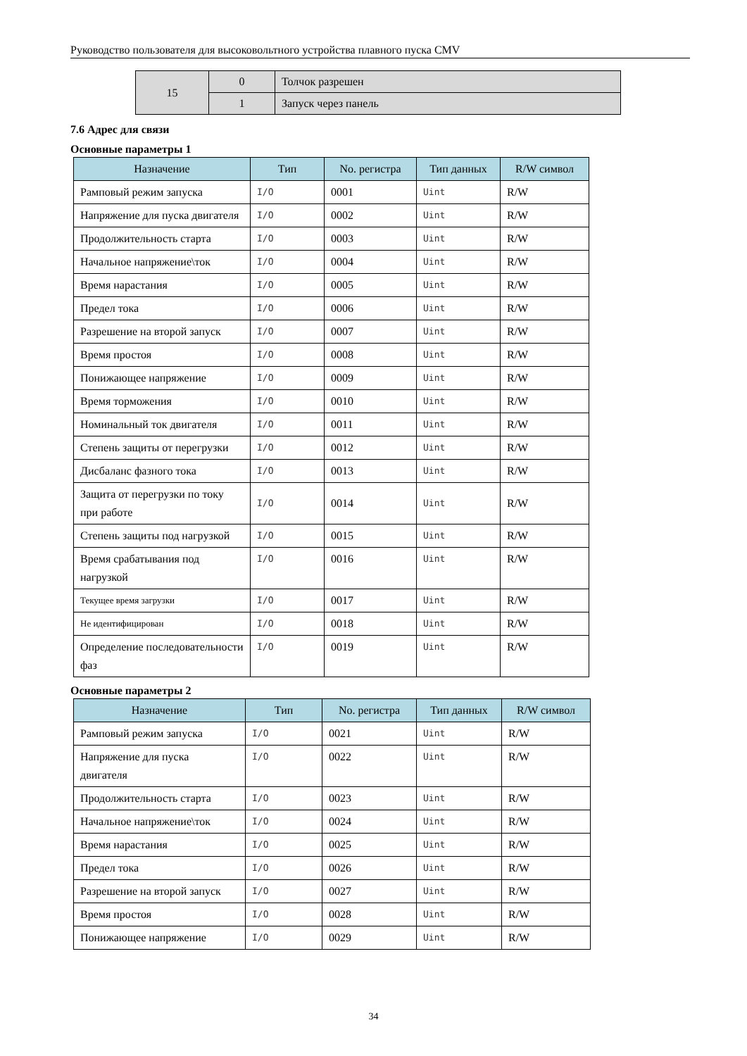Руководство пользователя для высоковольтного устройства плавного пуска CMV
| 15 | 0 | Толчок разрешен |
| | 1 | Запуск через панель |
7.6 Адрес для связи
Основные параметры 1
| Назначение | Тип | No. регистра | Тип данных | R/W символ |
| --- | --- | --- | --- | --- |
| Рамповый режим запуска | I/O | 0001 | Uint | R/W |
| Напряжение для пуска двигателя | I/O | 0002 | Uint | R/W |
| Продолжительность старта | I/O | 0003 | Uint | R/W |
| Начальное напряжение\ток | I/O | 0004 | Uint | R/W |
| Время нарастания | I/O | 0005 | Uint | R/W |
| Предел тока | I/O | 0006 | Uint | R/W |
| Разрешение на второй запуск | I/O | 0007 | Uint | R/W |
| Время простоя | I/O | 0008 | Uint | R/W |
| Понижающее напряжение | I/O | 0009 | Uint | R/W |
| Время торможения | I/O | 0010 | Uint | R/W |
| Номинальный ток двигателя | I/O | 0011 | Uint | R/W |
| Степень защиты от перегрузки | I/O | 0012 | Uint | R/W |
| Дисбаланс фазного тока | I/O | 0013 | Uint | R/W |
| Защита от перегрузки по току при работе | I/O | 0014 | Uint | R/W |
| Степень защиты под нагрузкой | I/O | 0015 | Uint | R/W |
| Время срабатывания под нагрузкой | I/O | 0016 | Uint | R/W |
| Текущее время загрузки | I/O | 0017 | Uint | R/W |
| Не идентифицирован | I/O | 0018 | Uint | R/W |
| Определение последовательности фаз | I/O | 0019 | Uint | R/W |
Основные параметры 2
| Назначение | Тип | No. регистра | Тип данных | R/W символ |
| --- | --- | --- | --- | --- |
| Рамповый режим запуска | I/O | 0021 | Uint | R/W |
| Напряжение для пуска двигателя | I/O | 0022 | Uint | R/W |
| Продолжительность старта | I/O | 0023 | Uint | R/W |
| Начальное напряжение\ток | I/O | 0024 | Uint | R/W |
| Время нарастания | I/O | 0025 | Uint | R/W |
| Предел тока | I/O | 0026 | Uint | R/W |
| Разрешение на второй запуск | I/O | 0027 | Uint | R/W |
| Время простоя | I/O | 0028 | Uint | R/W |
| Понижающее напряжение | I/O | 0029 | Uint | R/W |
34